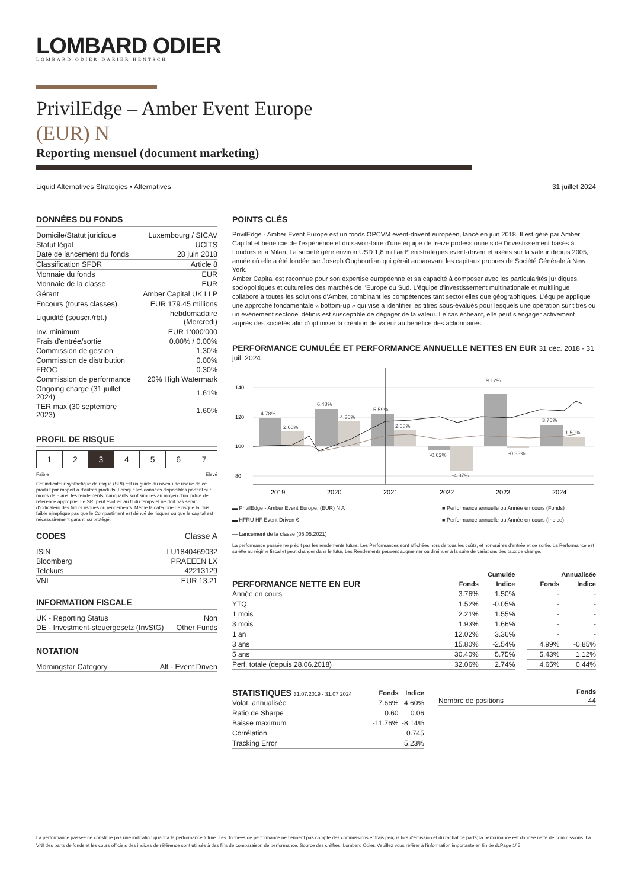LOMBARD ODIER
LOMBARD ODIER DARIER HENTSCH
PrivilEdge – Amber Event Europe
(EUR) N
Reporting mensuel (document marketing)
Liquid Alternatives Strategies • Alternatives 31 juillet 2024
DONNÉES DU FONDS
| Domicile/Statut juridique | Luxembourg / SICAV |
| Statut légal | UCITS |
| Date de lancement du fonds | 28 juin 2018 |
| Classification SFDR | Article 8 |
| Monnaie du fonds | EUR |
| Monnaie de la classe | EUR |
| Gérant | Amber Capital UK LLP |
| Encours (toutes classes) | EUR 179.45 millions |
| Liquidité (souscr./rbt.) | hebdomadaire (Mercredi) |
| Inv. minimum | EUR 1'000'000 |
| Frais d'entrée/sortie | 0.00% / 0.00% |
| Commission de gestion | 1.30% |
| Commission de distribution | 0.00% |
| FROC | 0.30% |
| Commission de performance | 20% High Watermark |
| Ongoing charge (31 juillet 2024) | 1.61% |
| TER max (30 septembre 2023) | 1.60% |
PROFIL DE RISQUE
| 1 | 2 | 3 | 4 | 5 | 6 | 7 |
Faible Elevé
Cet indicateur synthétique de risque (SRI) est un guide du niveau de risque de ce produit par rapport à d'autres produits. Lorsque les données disponibles portent sur moins de 5 ans, les rendements manquants sont simulés au moyen d'un indice de référence approprié. Le SRI peut évoluer au fil du temps et ne doit pas servir d'indicateur des futurs risques ou rendements. Même la catégorie de risque la plus faible n'implique pas que le Compartiment est dénué de risques ou que le capital est nécessairement garanti ou protégé.
CODES Classe A
| ISIN | LU1840469032 |
| Bloomberg | PRAEEEN LX |
| Telekurs | 42213129 |
| VNI | EUR 13.21 |
INFORMATION FISCALE
| UK - Reporting Status | Non |
| DE - Investment-steuergesetz (InvStG) | Other Funds |
NOTATION
| Morningstar Category | Alt - Event Driven |
POINTS CLÉS
PrivilEdge - Amber Event Europe est un fonds OPCVM event-drivent européen, lancé en juin 2018. Il est géré par Amber Capital et bénéficie de l'expérience et du savoir-faire d'une équipe de treize professionnels de l'investissement basés à Londres et à Milan. La société gère environ USD 1,8 milliard* en stratégies event-driven et axées sur la valeur depuis 2005, année où elle a été fondée par Joseph Oughourlian qui gérait auparavant les capitaux propres de Société Générale à New York.
Amber Capital est reconnue pour son expertise européenne et sa capacité à composer avec les particularités juridiques, sociopolitiques et culturelles des marchés de l'Europe du Sud. L'équipe d'investissement multinationale et multilingue collabore à toutes les solutions d'Amber, combinant les compétences tant sectorielles que géographiques. L'équipe applique une approche fondamentale « bottom-up » qui vise à identifier les titres sous-évalués pour lesquels une opération sur titres ou un événement sectoriel définis est susceptible de dégager de la valeur. Le cas échéant, elle peut s'engager activement auprès des sociétés afin d'optimiser la création de valeur au bénéfice des actionnaires.
PERFORMANCE CUMULÉE ET PERFORMANCE ANNUELLE NETTES EN EUR 31 déc. 2018 - 31 juil. 2024
140
120
100
80
4.78%
2.60%
6.48%
4.36%
5.59%
2.68%
-0.62%
-4.37%
9.12%
-0.33%
3.76%
1.50%
2019
2020
2021
2022
2023
2024
▬ PrivilEdge - Amber Event Europe, (EUR) N A ■ Performance annuelle ou Année en cours (Fonds)
▬ HFRU HF Event Driven € ■ Performance annuelle ou Année en cours (Indice)
— Lancement de la classe (05.05.2021)
La performance passée ne prédit pas les rendements futurs. Les Performances sont affichées hors de tous les coûts, et honoraires d'entrée et de sortie. La Performance est sujette au régime fiscal et peut changer dans le futur. Les Rendements peuvent augmenter ou diminuer à la suite de variations des taux de change.
| | Cumulée | | | Annualisée | | |
| --- | --- | --- | --- | --- | --- | --- |
| PERFORMANCE NETTE EN EUR | Fonds | Indice | | | Fonds | Indice |
| Année en cours | 3.76% | 1.50% | | | - | - |
| YTQ | 1.52% | -0.05% | | | - | - |
| 1 mois | 2.21% | 1.55% | | | - | - |
| 3 mois | 1.93% | 1.66% | | | - | - |
| 1 an | 12.02% | 3.36% | | | - | - |
| 3 ans | 15.80% | -2.54% | | | 4.99% | -0.85% |
| 5 ans | 30.40% | 5.75% | | | 5.43% | 1.12% |
| Perf. totale (depuis 28.06.2018) | 32.06% | 2.74% | | | 4.65% | 0.44% |
| STATISTIQUES 31.07.2019 - 31.07.2024 | Fonds | Indice |
| --- | --- | --- |
| Volat. annualisée | 7.66% | 4.60% |
| Ratio de Sharpe | 0.60 | 0.06 |
| Baisse maximum | -11.76% | -8.14% |
| Corrélation | | 0.745 |
| Tracking Error | | 5.23% |
| | Fonds |
| --- | --- |
| Nombre de positions | 44 |
La performance passée ne constitue pas une indication quant à la performance future. Les données de performance ne tiennent pas compte des commissions et frais perçus lors d'émission et du rachat de parts; la performance est donnée nette de commissions. La VNI des parts de fonds et les cours officiels des indices de référence sont utilisés à des fins de comparaison de performance. Source des chiffres: Lombard Odier. Veuillez vous référer à l'information importante en fin de dcPage 1/ 5